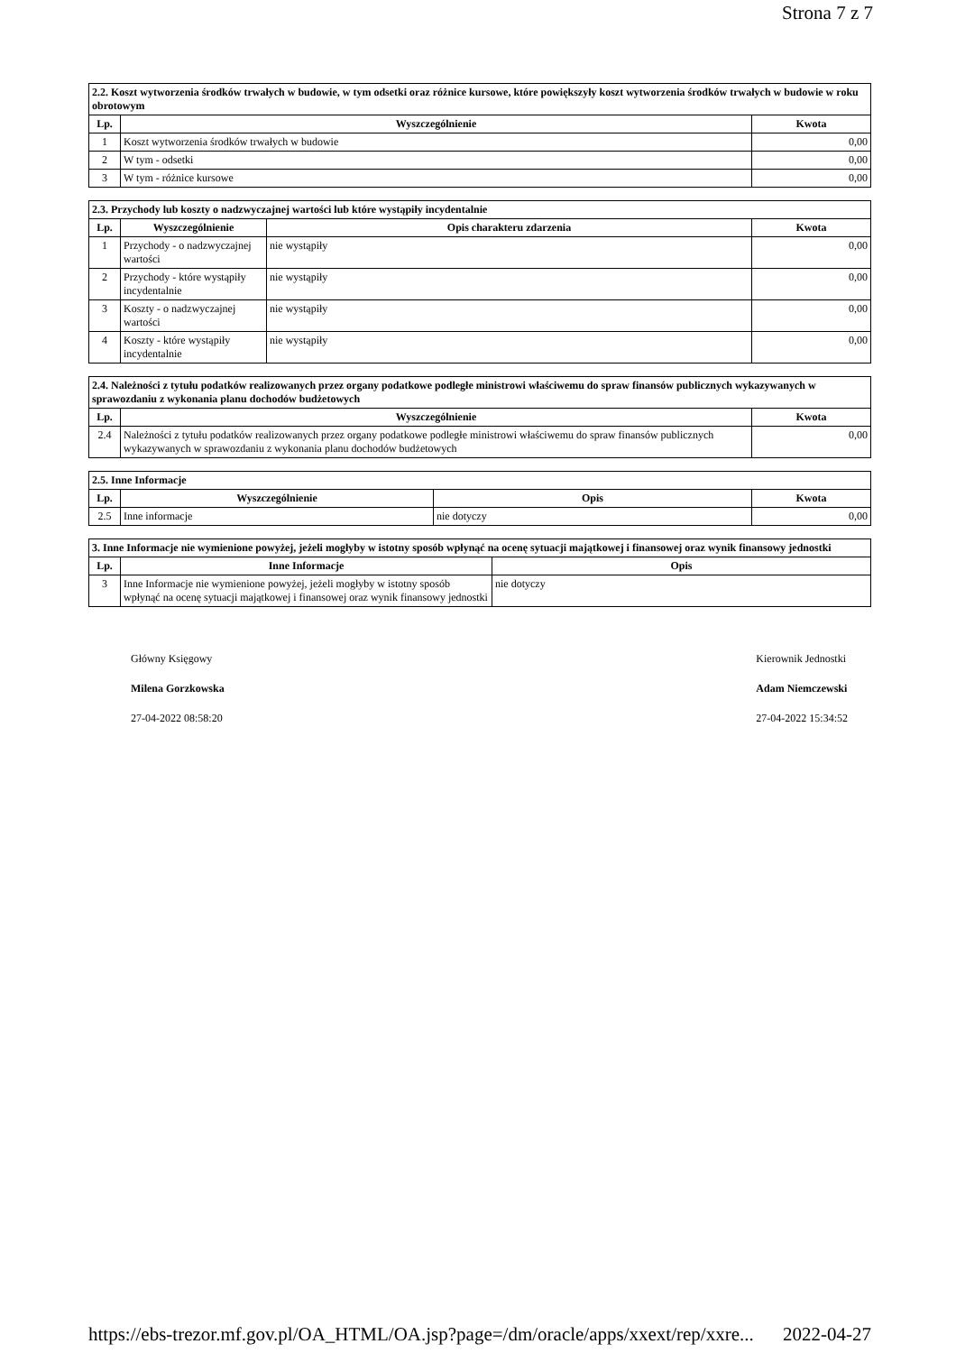Strona 7 z 7
| 2.2. Koszt wytworzenia środków trwałych w budowie, w tym odsetki oraz różnice kursowe, które powiększyły koszt wytworzenia środków trwałych w budowie w roku obrotowym | | |
| --- | --- | --- |
| Lp. | Wyszczególnienie | Kwota |
| 1 | Koszt wytworzenia środków trwałych w budowie | 0,00 |
| 2 | W tym - odsetki | 0,00 |
| 3 | W tym - różnice kursowe | 0,00 |
| 2.3. Przychody lub koszty o nadzwyczajnej wartości lub które wystąpiły incydentalnie | | | |
| --- | --- | --- | --- |
| Lp. | Wyszczególnienie | Opis charakteru zdarzenia | Kwota |
| 1 | Przychody - o nadzwyczajnej wartości | nie wystąpiły | 0,00 |
| 2 | Przychody - które wystąpiły incydentalnie | nie wystąpiły | 0,00 |
| 3 | Koszty - o nadzwyczajnej wartości | nie wystąpiły | 0,00 |
| 4 | Koszty - które wystąpiły incydentalnie | nie wystąpiły | 0,00 |
| 2.4. Należności z tytułu podatków realizowanych przez organy podatkowe podległe ministrowi właściwemu do spraw finansów publicznych wykazywanych w sprawozdaniu z wykonania planu dochodów budżetowych | | |
| --- | --- | --- |
| Lp. | Wyszczególnienie | Kwota |
| 2.4 | Należności z tytułu podatków realizowanych przez organy podatkowe podległe ministrowi właściwemu do spraw finansów publicznych wykazywanych w sprawozdaniu z wykonania planu dochodów budżetowych | 0,00 |
| 2.5. Inne Informacje | | | |
| --- | --- | --- | --- |
| Lp. | Wyszczególnienie | Opis | Kwota |
| 2.5 | Inne informacje | nie dotyczy | 0,00 |
| 3. Inne Informacje nie wymienione powyżej, jeżeli mogłyby w istotny sposób wpłynąć na ocenę sytuacji majątkowej i finansowej oraz wynik finansowy jednostki | | |
| --- | --- | --- |
| Lp. | Inne Informacje | Opis |
| 3 | Inne Informacje nie wymienione powyżej, jeżeli mogłyby w istotny sposób wpłynąć na ocenę sytuacji majątkowej i finansowej oraz wynik finansowy jednostki | nie dotyczy |
Główny Księgowy
Milena Gorzkowska
27-04-2022 08:58:20
Kierownik Jednostki
Adam Niemczewski
27-04-2022 15:34:52
https://ebs-trezor.mf.gov.pl/OA_HTML/OA.jsp?page=/dm/oracle/apps/xxext/rep/xxre... 2022-04-27